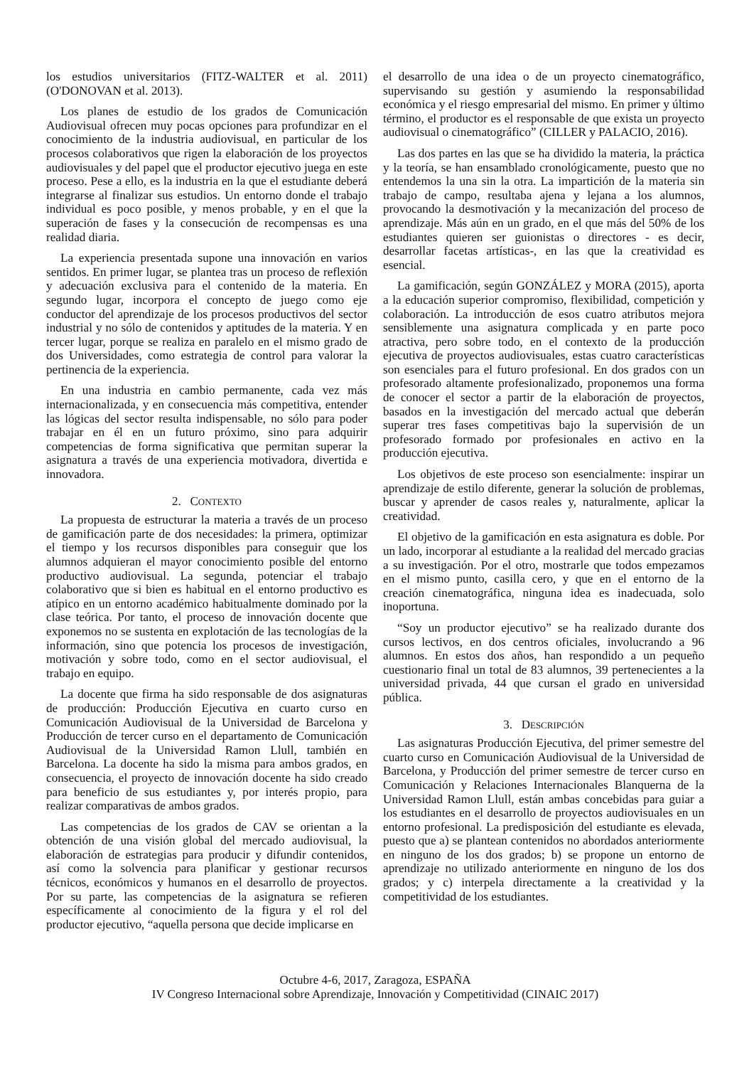los estudios universitarios (FITZ-WALTER et al. 2011) (O'DONOVAN et al. 2013).
Los planes de estudio de los grados de Comunicación Audiovisual ofrecen muy pocas opciones para profundizar en el conocimiento de la industria audiovisual, en particular de los procesos colaborativos que rigen la elaboración de los proyectos audiovisuales y del papel que el productor ejecutivo juega en este proceso. Pese a ello, es la industria en la que el estudiante deberá integrarse al finalizar sus estudios. Un entorno donde el trabajo individual es poco posible, y menos probable, y en el que la superación de fases y la consecución de recompensas es una realidad diaria.
La experiencia presentada supone una innovación en varios sentidos. En primer lugar, se plantea tras un proceso de reflexión y adecuación exclusiva para el contenido de la materia. En segundo lugar, incorpora el concepto de juego como eje conductor del aprendizaje de los procesos productivos del sector industrial y no sólo de contenidos y aptitudes de la materia. Y en tercer lugar, porque se realiza en paralelo en el mismo grado de dos Universidades, como estrategia de control para valorar la pertinencia de la experiencia.
En una industria en cambio permanente, cada vez más internacionalizada, y en consecuencia más competitiva, entender las lógicas del sector resulta indispensable, no sólo para poder trabajar en él en un futuro próximo, sino para adquirir competencias de forma significativa que permitan superar la asignatura a través de una experiencia motivadora, divertida e innovadora.
2. CONTEXTO
La propuesta de estructurar la materia a través de un proceso de gamificación parte de dos necesidades: la primera, optimizar el tiempo y los recursos disponibles para conseguir que los alumnos adquieran el mayor conocimiento posible del entorno productivo audiovisual. La segunda, potenciar el trabajo colaborativo que si bien es habitual en el entorno productivo es atípico en un entorno académico habitualmente dominado por la clase teórica. Por tanto, el proceso de innovación docente que exponemos no se sustenta en explotación de las tecnologías de la información, sino que potencia los procesos de investigación, motivación y sobre todo, como en el sector audiovisual, el trabajo en equipo.
La docente que firma ha sido responsable de dos asignaturas de producción: Producción Ejecutiva en cuarto curso en Comunicación Audiovisual de la Universidad de Barcelona y Producción de tercer curso en el departamento de Comunicación Audiovisual de la Universidad Ramon Llull, también en Barcelona. La docente ha sido la misma para ambos grados, en consecuencia, el proyecto de innovación docente ha sido creado para beneficio de sus estudiantes y, por interés propio, para realizar comparativas de ambos grados.
Las competencias de los grados de CAV se orientan a la obtención de una visión global del mercado audiovisual, la elaboración de estrategias para producir y difundir contenidos, así como la solvencia para planificar y gestionar recursos técnicos, económicos y humanos en el desarrollo de proyectos. Por su parte, las competencias de la asignatura se refieren específicamente al conocimiento de la figura y el rol del productor ejecutivo, “aquella persona que decide implicarse en
el desarrollo de una idea o de un proyecto cinematográfico, supervisando su gestión y asumiendo la responsabilidad económica y el riesgo empresarial del mismo. En primer y último término, el productor es el responsable de que exista un proyecto audiovisual o cinematográfico” (CILLER y PALACIO, 2016).
Las dos partes en las que se ha dividido la materia, la práctica y la teoría, se han ensamblado cronológicamente, puesto que no entendemos la una sin la otra. La impartición de la materia sin trabajo de campo, resultaba ajena y lejana a los alumnos, provocando la desmotivación y la mecanización del proceso de aprendizaje. Más aún en un grado, en el que más del 50% de los estudiantes quieren ser guionistas o directores - es decir, desarrollar facetas artísticas-, en las que la creatividad es esencial.
La gamificación, según GONZÁLEZ y MORA (2015), aporta a la educación superior compromiso, flexibilidad, competición y colaboración. La introducción de esos cuatro atributos mejora sensiblemente una asignatura complicada y en parte poco atractiva, pero sobre todo, en el contexto de la producción ejecutiva de proyectos audiovisuales, estas cuatro características son esenciales para el futuro profesional. En dos grados con un profesorado altamente profesionalizado, proponemos una forma de conocer el sector a partir de la elaboración de proyectos, basados en la investigación del mercado actual que deberán superar tres fases competitivas bajo la supervisión de un profesorado formado por profesionales en activo en la producción ejecutiva.
Los objetivos de este proceso son esencialmente: inspirar un aprendizaje de estilo diferente, generar la solución de problemas, buscar y aprender de casos reales y, naturalmente, aplicar la creatividad.
El objetivo de la gamificación en esta asignatura es doble. Por un lado, incorporar al estudiante a la realidad del mercado gracias a su investigación. Por el otro, mostrarle que todos empezamos en el mismo punto, casilla cero, y que en el entorno de la creación cinematográfica, ninguna idea es inadecuada, solo inoportuna.
“Soy un productor ejecutivo” se ha realizado durante dos cursos lectivos, en dos centros oficiales, involucrando a 96 alumnos. En estos dos años, han respondido a un pequeño cuestionario final un total de 83 alumnos, 39 pertenecientes a la universidad privada, 44 que cursan el grado en universidad pública.
3. DESCRIPCIÓN
Las asignaturas Producción Ejecutiva, del primer semestre del cuarto curso en Comunicación Audiovisual de la Universidad de Barcelona, y Producción del primer semestre de tercer curso en Comunicación y Relaciones Internacionales Blanquerna de la Universidad Ramon Llull, están ambas concebidas para guiar a los estudiantes en el desarrollo de proyectos audiovisuales en un entorno profesional. La predisposición del estudiante es elevada, puesto que a) se plantean contenidos no abordados anteriormente en ninguno de los dos grados; b) se propone un entorno de aprendizaje no utilizado anteriormente en ninguno de los dos grados; y c) interpela directamente a la creatividad y la competitividad de los estudiantes.
Octubre 4-6, 2017, Zaragoza, ESPAÑA
IV Congreso Internacional sobre Aprendizaje, Innovación y Competitividad (CINAIC 2017)